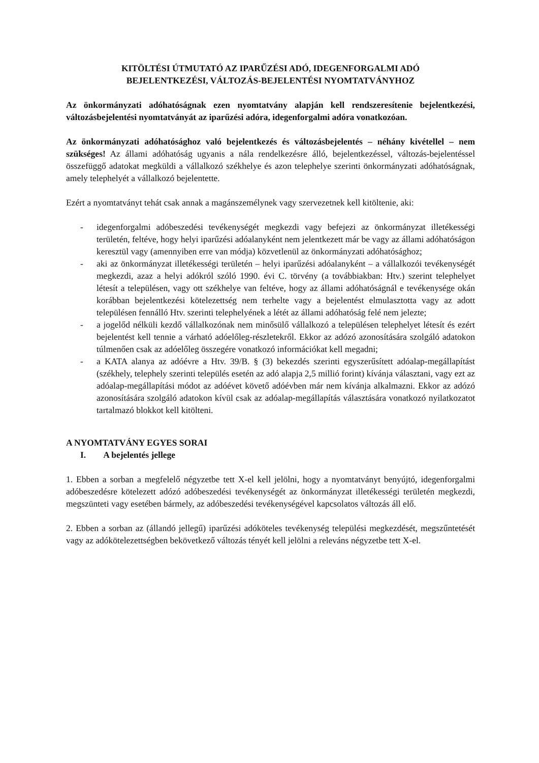KITÖLTÉSI ÚTMUTATÓ AZ IPARŰZÉSI ADÓ, IDEGENFORGALMI ADÓ
BEJELENTKEZÉSI, VÁLTOZÁS-BEJELENTÉSI NYOMTATVÁNYHOZ
Az önkormányzati adóhatóságnak ezen nyomtatvány alapján kell rendszeresítenie bejelentkezési, változásbejelentési nyomtatványát az iparűzési adóra, idegenforgalmi adóra vonatkozóan.
Az önkormányzati adóhatósághoz való bejelentkezés és változásbejelentés – néhány kivétellel – nem szükséges! Az állami adóhatóság ugyanis a nála rendelkezésre álló, bejelentkezéssel, változás-bejelentéssel összefüggő adatokat megküldi a vállalkozó székhelye és azon telephelye szerinti önkormányzati adóhatóságnak, amely telephelyét a vállalkozó bejelentette.
Ezért a nyomtatványt tehát csak annak a magánszemélynek vagy szervezetnek kell kitöltenie, aki:
- idegenforgalmi adóbeszedési tevékenységét megkezdi vagy befejezi az önkormányzat illetékességi területén, feltéve, hogy helyi iparűzési adóalanyként nem jelentkezett már be vagy az állami adóhatóságon keresztül vagy (amennyiben erre van módja) közvetlenül az önkormányzati adóhatósághoz;
- aki az önkormányzat illetékességi területén – helyi iparűzési adóalanyként – a vállalkozói tevékenységét megkezdi, azaz a helyi adókról szóló 1990. évi C. törvény (a továbbiakban: Htv.) szerint telephelyet létesít a településen, vagy ott székhelye van feltéve, hogy az állami adóhatóságnál e tevékenysége okán korábban bejelentkezési kötelezettség nem terhelte vagy a bejelentést elmulasztotta vagy az adott településen fennálló Htv. szerinti telephelyének a létét az állami adóhatóság felé nem jelezte;
- a jogelőd nélküli kezdő vállalkozónak nem minősülő vállalkozó a településen telephelyet létesít és ezért bejelentést kell tennie a várható adóelőleg-részletekről. Ekkor az adózó azonosítására szolgáló adatokon túlmenően csak az adóelőleg összegére vonatkozó információkat kell megadni;
- a KATA alanya az adóévre a Htv. 39/B. § (3) bekezdés szerinti egyszerűsített adóalap-megállapítást (székhely, telephely szerinti település esetén az adó alapja 2,5 millió forint) kívánja választani, vagy ezt az adóalap-megállapítási módot az adóévet követő adóévben már nem kívánja alkalmazni. Ekkor az adózó azonosítására szolgáló adatokon kívül csak az adóalap-megállapítás választására vonatkozó nyilatkozatot tartalmazó blokkot kell kitölteni.
A NYOMTATVÁNY EGYES SORAI
I. A bejelentés jellege
1. Ebben a sorban a megfelelő négyzetbe tett X-el kell jelölni, hogy a nyomtatványt benyújtó, idegenforgalmi adóbeszedésre kötelezett adózó adóbeszedési tevékenységét az önkormányzat illetékességi területén megkezdi, megszünteti vagy esetében bármely, az adóbeszedési tevékenységével kapcsolatos változás áll elő.
2. Ebben a sorban az (állandó jellegű) iparűzési adóköteles tevékenység települési megkezdését, megszűntetését vagy az adókötelezettségben bekövetkező változás tényét kell jelölni a releváns négyzetbe tett X-el.